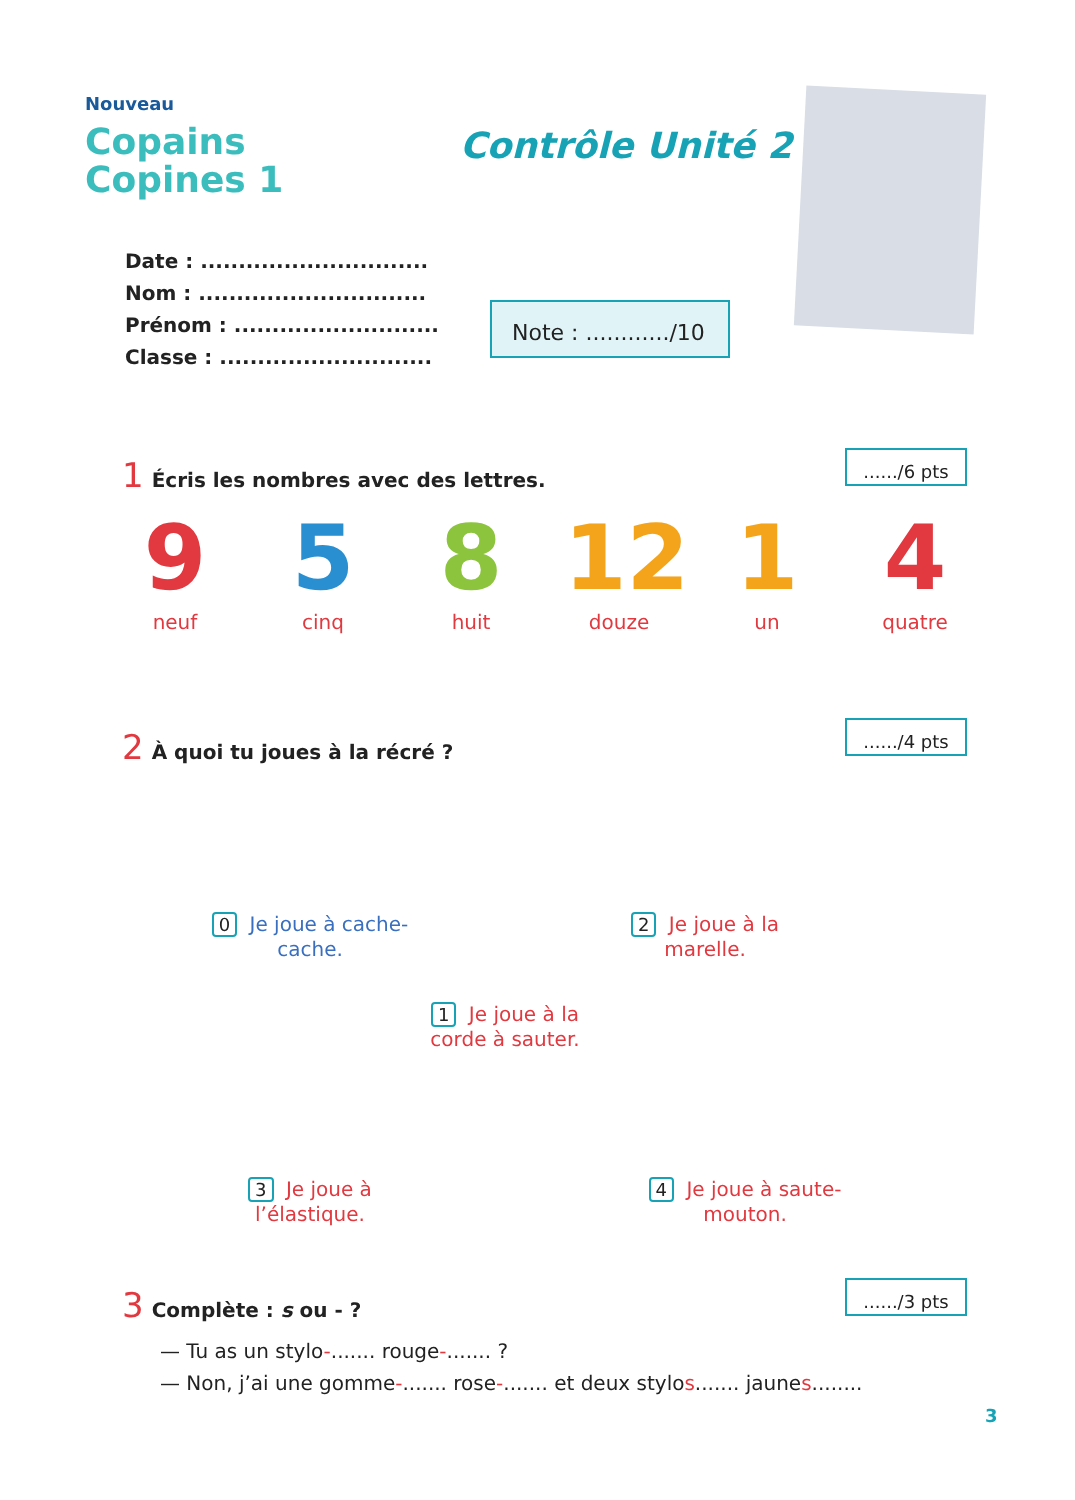Nouveau
Copains
Copines 1
Contrôle Unité 2
Date : ..............................
Nom : ..............................
Prénom : ...........................
Classe : ............................
Note : ............/10
1 Écris les nombres avec des lettres.
....../6 pts
9
neuf
5
cinq
8
huit
12
douze
1
un
4
quatre
2 À quoi tu joues à la récré ?
....../4 pts
0 Je joue à cache-cache.
2 Je joue à la marelle.
1 Je joue à la corde à sauter.
3 Je joue à l’élastique.
4 Je joue à saute-mouton.
3 Complète : s ou - ?
....../3 pts
— Tu as un stylo-....... rouge-....... ?
— Non, j’ai une gomme-....... rose-....... et deux stylos....... jaunes........
3